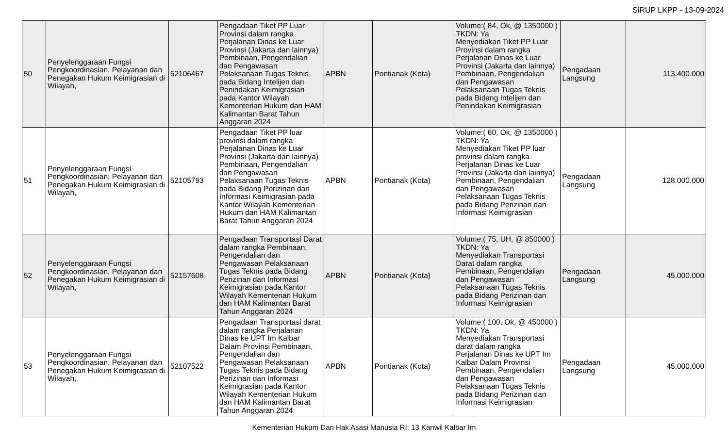SiRUP LKPP - 13-09-2024
| 50 | Penyelenggaraan Fungsi Pengkoordinasian, Pelayanan dan Penegakan Hukum Keimigrasian di Wilayah, | 52106467 | Pengadaan Tiket PP Luar Provinsi dalam rangka Perjalanan Dinas ke Luar Provinsi (Jakarta dan lainnya) Pembinaan, Pengendalian dan Pengawasan Pelaksanaan Tugas Teknis pada Bidang Intelijen dan Penindakan Keimigrasian pada Kantor Wilayah Kementerian Hukum dan HAM Kalimantan Barat Tahun Anggaran 2024 | APBN | Pontianak (Kota) | Volume:( 84, Ok, @ 1350000 ) TKDN: Ya Menyediakan Tiket PP Luar Provinsi dalam rangka Perjalanan Dinas ke Luar Provinsi (Jakarta dan lainnya) Pembinaan, Pengendalian dan Pengawasan Pelaksanaan Tugas Teknis pada Bidang Intelijen dan Penindakan Keimigrasian | Pengadaan Langsung | 113.400.000 |
| 51 | Penyelenggaraan Fungsi Pengkoordinasian, Pelayanan dan Penegakan Hukum Keimigrasian di Wilayah, | 52105793 | Pengadaan Tiket PP luar provinsi dalam rangka Perjalanan Dinas ke Luar Provinsi (Jakarta dan lainnya) Pembinaan, Pengendalian dan Pengawasan Pelaksanaan Tugas Teknis pada Bidang Perizinan dan Informasi Keimigrasian pada Kantor Wilayah Kementerian Hukum dan HAM Kalimantan Barat Tahun Anggaran 2024 | APBN | Pontianak (Kota) | Volume:( 60, Ok, @ 1350000 ) TKDN: Ya Menyediakan Tiket PP luar provinsi dalam rangka Perjalanan Dinas ke Luar Provinsi (Jakarta dan lainnya) Pembinaan, Pengendalian dan Pengawasan Pelaksanaan Tugas Teknis pada Bidang Perizinan dan Informasi Keimigrasian | Pengadaan Langsung | 128.000.000 |
| 52 | Penyelenggaraan Fungsi Pengkoordinasian, Pelayanan dan Penegakan Hukum Keimigrasian di Wilayah, | 52157608 | Pengadaan Transportasi Darat dalam rangka Pembinaan, Pengendalian dan Pengawasan Pelaksanaan Tugas Teknis pada Bidang Perizinan dan Informasi Keimigrasian pada Kantor Wilayah Kementerian Hukum dan HAM Kalimantan Barat Tahun Anggaran 2024 | APBN | Pontianak (Kota) | Volume:( 75, UH, @ 850000 ) TKDN: Ya Menyediakan Transportasi Darat dalam rangka Pembinaan, Pengendalian dan Pengawasan Pelaksanaan Tugas Teknis pada Bidang Perizinan dan Informasi Keimigrasian | Pengadaan Langsung | 45.000.000 |
| 53 | Penyelenggaraan Fungsi Pengkoordinasian, Pelayanan dan Penegakan Hukum Keimigrasian di Wilayah, | 52107522 | Pengadaan Transportasi darat dalam rangka Perjalanan Dinas ke UPT Im Kalbar Dalam Provinsi Pembinaan, Pengendalian dan Pengawasan Pelaksanaan Tugas Teknis pada Bidang Perizinan dan Informasi Keimigrasian pada Kantor Wilayah Kementerian Hukum dan HAM Kalimantan Barat Tahun Anggaran 2024 | APBN | Pontianak (Kota) | Volume:( 100, Ok, @ 450000 ) TKDN: Ya Menyediakan Transportasi darat dalam rangka Perjalanan Dinas ke UPT Im Kalbar Dalam Provinsi Pembinaan, Pengendalian dan Pengawasan Pelaksanaan Tugas Teknis pada Bidang Perizinan dan Informasi Keimigrasian | Pengadaan Langsung | 45.000.000 |
Kementerian Hukum Dan Hak Asasi Manusia RI: 13 Kanwil Kalbar Im